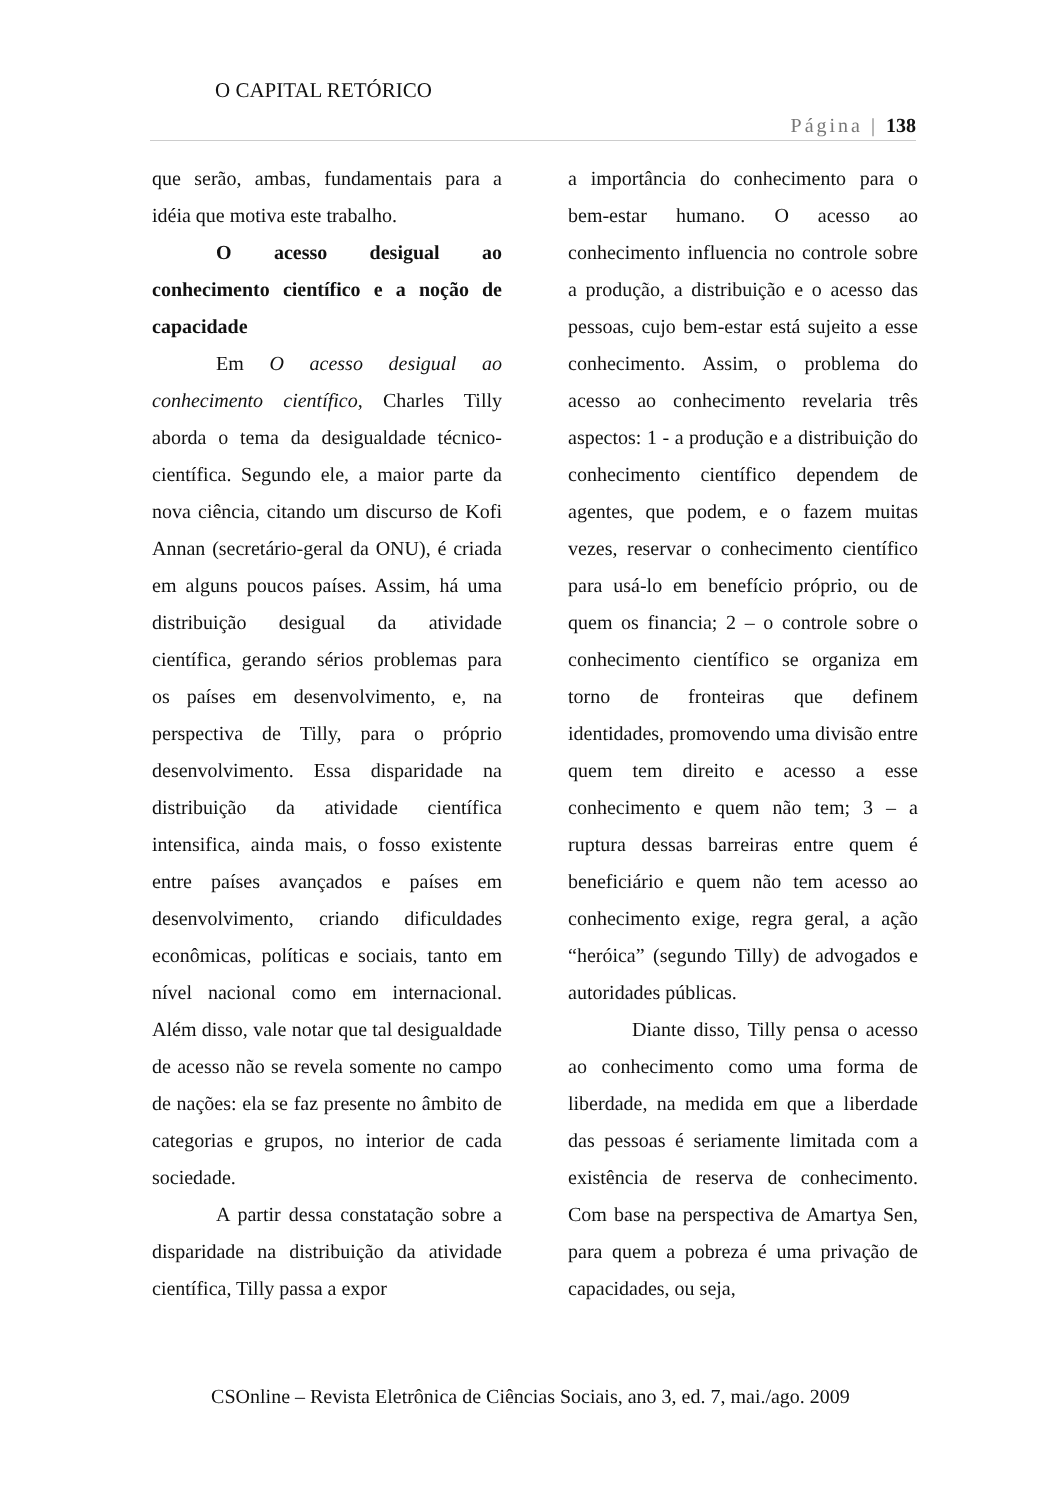O CAPITAL RETÓRICO
Página | 138
que serão, ambas, fundamentais para a idéia que motiva este trabalho.
O acesso desigual ao conhecimento científico e a noção de capacidade
Em O acesso desigual ao conhecimento científico, Charles Tilly aborda o tema da desigualdade técnico-científica. Segundo ele, a maior parte da nova ciência, citando um discurso de Kofi Annan (secretário-geral da ONU), é criada em alguns poucos países. Assim, há uma distribuição desigual da atividade científica, gerando sérios problemas para os países em desenvolvimento, e, na perspectiva de Tilly, para o próprio desenvolvimento. Essa disparidade na distribuição da atividade científica intensifica, ainda mais, o fosso existente entre países avançados e países em desenvolvimento, criando dificuldades econômicas, políticas e sociais, tanto em nível nacional como em internacional. Além disso, vale notar que tal desigualdade de acesso não se revela somente no campo de nações: ela se faz presente no âmbito de categorias e grupos, no interior de cada sociedade.
A partir dessa constatação sobre a disparidade na distribuição da atividade científica, Tilly passa a expor
a importância do conhecimento para o bem-estar humano. O acesso ao conhecimento influencia no controle sobre a produção, a distribuição e o acesso das pessoas, cujo bem-estar está sujeito a esse conhecimento. Assim, o problema do acesso ao conhecimento revelaria três aspectos: 1 - a produção e a distribuição do conhecimento científico dependem de agentes, que podem, e o fazem muitas vezes, reservar o conhecimento científico para usá-lo em benefício próprio, ou de quem os financia; 2 – o controle sobre o conhecimento científico se organiza em torno de fronteiras que definem identidades, promovendo uma divisão entre quem tem direito e acesso a esse conhecimento e quem não tem; 3 – a ruptura dessas barreiras entre quem é beneficiário e quem não tem acesso ao conhecimento exige, regra geral, a ação “heróica” (segundo Tilly) de advogados e autoridades públicas.
Diante disso, Tilly pensa o acesso ao conhecimento como uma forma de liberdade, na medida em que a liberdade das pessoas é seriamente limitada com a existência de reserva de conhecimento. Com base na perspectiva de Amartya Sen, para quem a pobreza é uma privação de capacidades, ou seja,
CSOnline – Revista Eletrônica de Ciências Sociais, ano 3, ed. 7, mai./ago. 2009